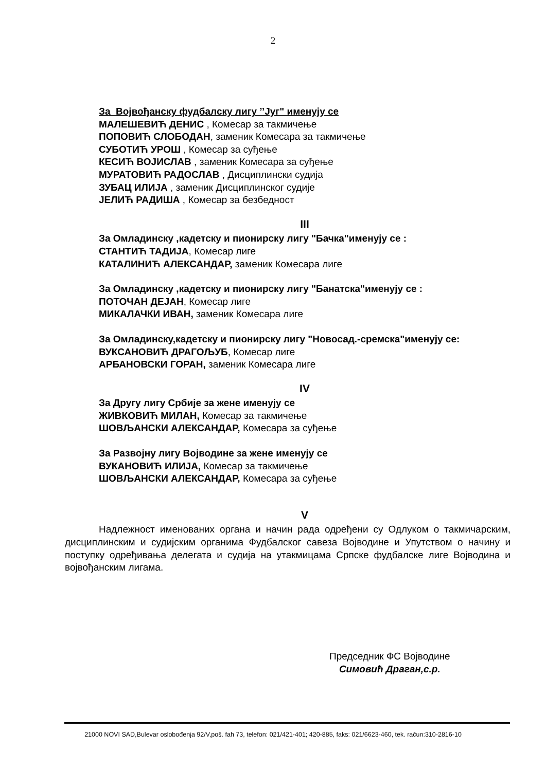2
За Војвођанску фудбалску лигу ’’Југ" именују се
МАЛЕШЕВИЋ ДЕНИС , Комесар за такмичење
ПОПОВИЋ СЛОБОДАН, заменик Комесара за такмичење
СУБОТИЋ УРОШ , Комесар за суђење
КЕСИЋ ВОЈИСЛАВ , заменик Комесара за суђење
МУРАТОВИЋ РАДОСЛАВ , Дисциплински судија
ЗУБАЦ ИЛИЈА , заменик Дисциплинског судије
ЈЕЛИЋ РАДИША , Комесар за безбедност
III
За Омладинску ,кадетску и пионирску лигу "Бачка"именују се :
СТАНТИЋ ТАДИЈА, Комесар лиге
КАТАЛИНИЋ АЛЕКСАНДАР, заменик Комесара лиге
За Омладинску ,кадетску и пионирску лигу "Банатска"именују се :
ПОТОЧАН ДЕЈАН, Комесар лиге
МИКАЛАЧКИ ИВАН, заменик Комесара лиге
За Омладинску,кадетску и пионирску лигу "Новосад.-сремска"именују се:
ВУКСАНОВИЋ ДРАГОЉУБ, Комесар лиге
АРБАНОВСКИ ГОРАН, заменик Комесара лиге
IV
За Другу лигу Србије за жене именују се
ЖИВКОВИЋ МИЛАН, Комесар за такмичење
ШОВЉАНСКИ АЛЕКСАНДАР, Комесара за суђење
За Развојну лигу Војводине за жене именују се
ВУКАНОВИЋ ИЛИЈА, Комесар за такмичење
ШОВЉАНСКИ АЛЕКСАНДАР, Комесара за суђење
V
Надлежност именованих органа и начин рада одређени су Одлуком о такмичарским, дисциплинским и судијским органима Фудбалског савеза Војводине и Упутством о начину и поступку одређивања делегата и судија на утакмицама Српске фудбалске лиге Војводина и војвођанским лигама.
Председник ФС Војводине
Симовић Драган,с.р.
21000 NOVI SAD,Bulevar oslobođenja 92/V,poš. fah 73, telefon: 021/421-401; 420-885, faks: 021/6623-460, tek. račun:310-2816-10